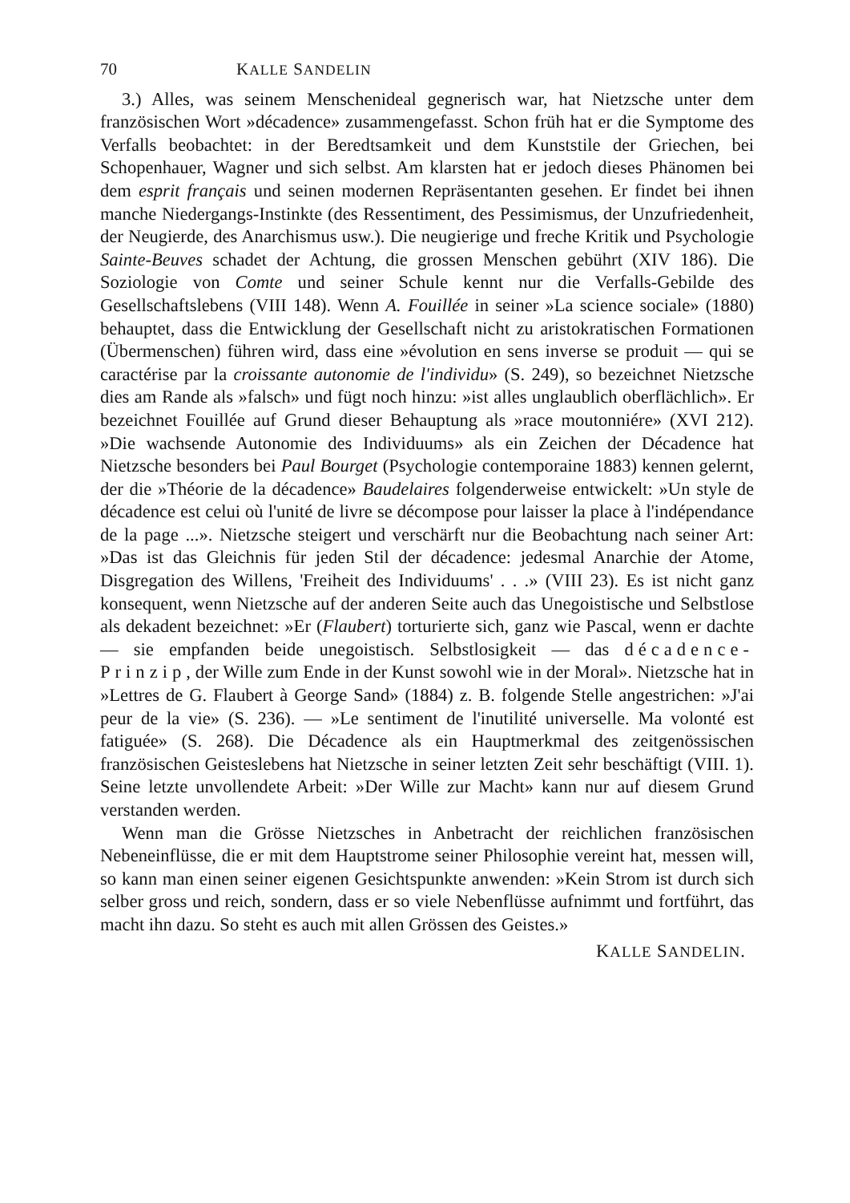70 KALLE SANDELIN
3.) Alles, was seinem Menschenideal gegnerisch war, hat Nietzsche unter dem französischen Wort »décadence» zusammengefasst. Schon früh hat er die Symptome des Verfalls beobachtet: in der Beredtsamkeit und dem Kunststile der Griechen, bei Schopenhauer, Wagner und sich selbst. Am klarsten hat er jedoch dieses Phänomen bei dem esprit français und seinen modernen Repräsentanten gesehen. Er findet bei ihnen manche Niedergangs-Instinkte (des Ressentiment, des Pessimismus, der Unzufriedenheit, der Neugierde, des Anarchismus usw.). Die neugierige und freche Kritik und Psychologie Sainte-Beuves schadet der Achtung, die grossen Menschen gebührt (XIV 186). Die Soziologie von Comte und seiner Schule kennt nur die Verfalls-Gebilde des Gesellschaftslebens (VIII 148). Wenn A. Fouillée in seiner »La science sociale» (1880) behauptet, dass die Entwicklung der Gesellschaft nicht zu aristokratischen Formationen (Übermenschen) führen wird, dass eine »évolution en sens inverse se produit — qui se caractérise par la croissante autonomie de l'individu» (S. 249), so bezeichnet Nietzsche dies am Rande als »falsch» und fügt noch hinzu: »ist alles unglaublich oberflächlich». Er bezeichnet Fouillée auf Grund dieser Behauptung als »race moutonniére» (XVI 212). »Die wachsende Autonomie des Individuums» als ein Zeichen der Décadence hat Nietzsche besonders bei Paul Bourget (Psychologie contemporaine 1883) kennen gelernt, der die »Théorie de la décadence» Baudelaires folgenderweise entwickelt: »Un style de décadence est celui où l'unité de livre se décompose pour laisser la place à l'indépendance de la page ...». Nietzsche steigert und verschärft nur die Beobachtung nach seiner Art: »Das ist das Gleichnis für jeden Stil der décadence: jedesmal Anarchie der Atome, Disgregation des Willens, 'Freiheit des Individuums' . . .» (VIII 23). Es ist nicht ganz konsequent, wenn Nietzsche auf der anderen Seite auch das Unegoistische und Selbstlose als dekadent bezeichnet: »Er (Flaubert) torturierte sich, ganz wie Pascal, wenn er dachte — sie empfanden beide unegoistisch. Selbstlosigkeit — das décadence-Prinzip, der Wille zum Ende in der Kunst sowohl wie in der Moral». Nietzsche hat in »Lettres de G. Flaubert à George Sand» (1884) z. B. folgende Stelle angestrichen: »J'ai peur de la vie» (S. 236). — »Le sentiment de l'inutilité universelle. Ma volonté est fatiguée» (S. 268). Die Décadence als ein Hauptmerkmal des zeitgenössischen französischen Geisteslebens hat Nietzsche in seiner letzten Zeit sehr beschäftigt (VIII. 1). Seine letzte unvollendete Arbeit: »Der Wille zur Macht» kann nur auf diesem Grund verstanden werden.
Wenn man die Grösse Nietzsches in Anbetracht der reichlichen französischen Nebeneinflüsse, die er mit dem Hauptstrome seiner Philosophie vereint hat, messen will, so kann man einen seiner eigenen Gesichtspunkte anwenden: »Kein Strom ist durch sich selber gross und reich, sondern, dass er so viele Nebenflüsse aufnimmt und fortführt, das macht ihn dazu. So steht es auch mit allen Grössen des Geistes.»
KALLE SANDELIN.